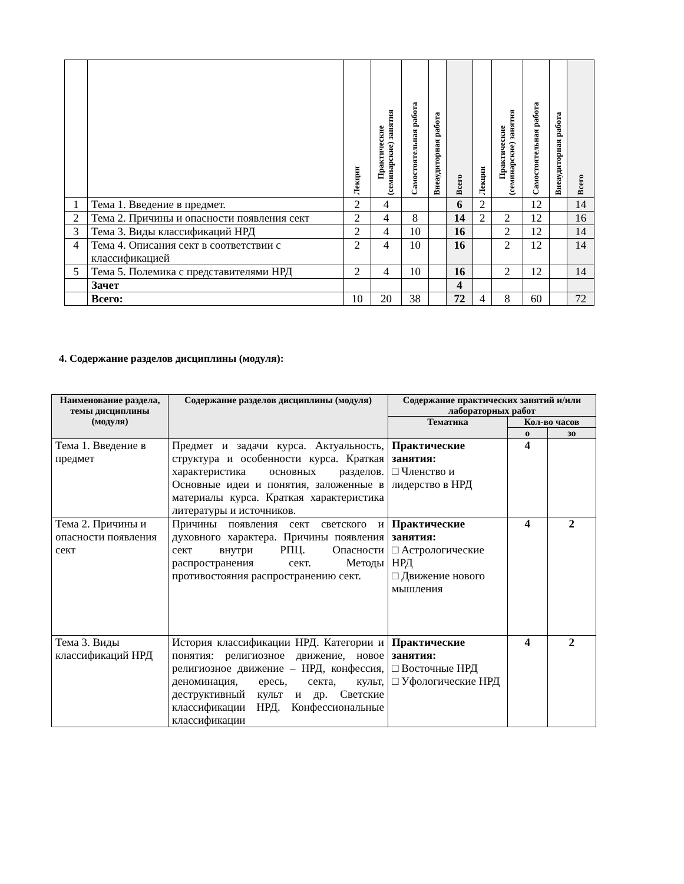| | | Лекции | Практические (семинарские) занятия | Самостоятельная работа | Внеаудиторная работа | Всего | Лекции | Практические (семинарские) занятия | Самостоятельная работа | Внеаудиторная работа | Всего |
| --- | --- | --- | --- | --- | --- | --- | --- | --- | --- | --- | --- |
| 1 | Тема 1. Введение в предмет. | 2 | 4 | | | 6 | 2 | | 12 | | 14 |
| 2 | Тема 2. Причины и опасности появления сект | 2 | 4 | 8 | | 14 | 2 | 2 | 12 | | 16 |
| 3 | Тема 3. Виды классификаций НРД | 2 | 4 | 10 | | 16 | | 2 | 12 | | 14 |
| 4 | Тема 4. Описания сект в соответствии с классификацией | 2 | 4 | 10 | | 16 | | 2 | 12 | | 14 |
| 5 | Тема 5. Полемика с представителями НРД | 2 | 4 | 10 | | 16 | | 2 | 12 | | 14 |
| | Зачет | | | | | 4 | | | | | |
| | Всего: | 10 | 20 | 38 | | 72 | 4 | 8 | 60 | | 72 |
4. Содержание разделов дисциплины (модуля):
| Наименование раздела, темы дисциплины (модуля) | Содержание разделов дисциплины (модуля) | Содержание практических занятий и/или лабораторных работ | | |
| --- | --- | --- | --- | --- |
| | | Тематика | Кол-во часов | |
| | | | о | зо |
| Тема 1. Введение в предмет | Предмет и задачи курса. Актуальность, структура и особенности курса. Краткая характеристика основных разделов. Основные идеи и понятия, заложенные в материалы курса. Краткая характеристика литературы и источников. | Практические занятия: □ Членство и лидерство в НРД | 4 | |
| Тема 2. Причины и опасности появления сект | Причины появления сект светского и духовного характера. Причины появления сект внутри РПЦ. Опасности распространения сект. Методы противостояния распространению сект. | Практические занятия: □ Астрологические НРД □ Движение нового мышления | 4 | 2 |
| Тема 3. Виды классификаций НРД | История классификации НРД. Категории и понятия: религиозное движение, новое религиозное движение – НРД, конфессия, деноминация, ересь, секта, культ, деструктивный культ и др. Светские классификации НРД. Конфессиональные классификации | Практические занятия: □ Восточные НРД □ Уфологические НРД | 4 | 2 |